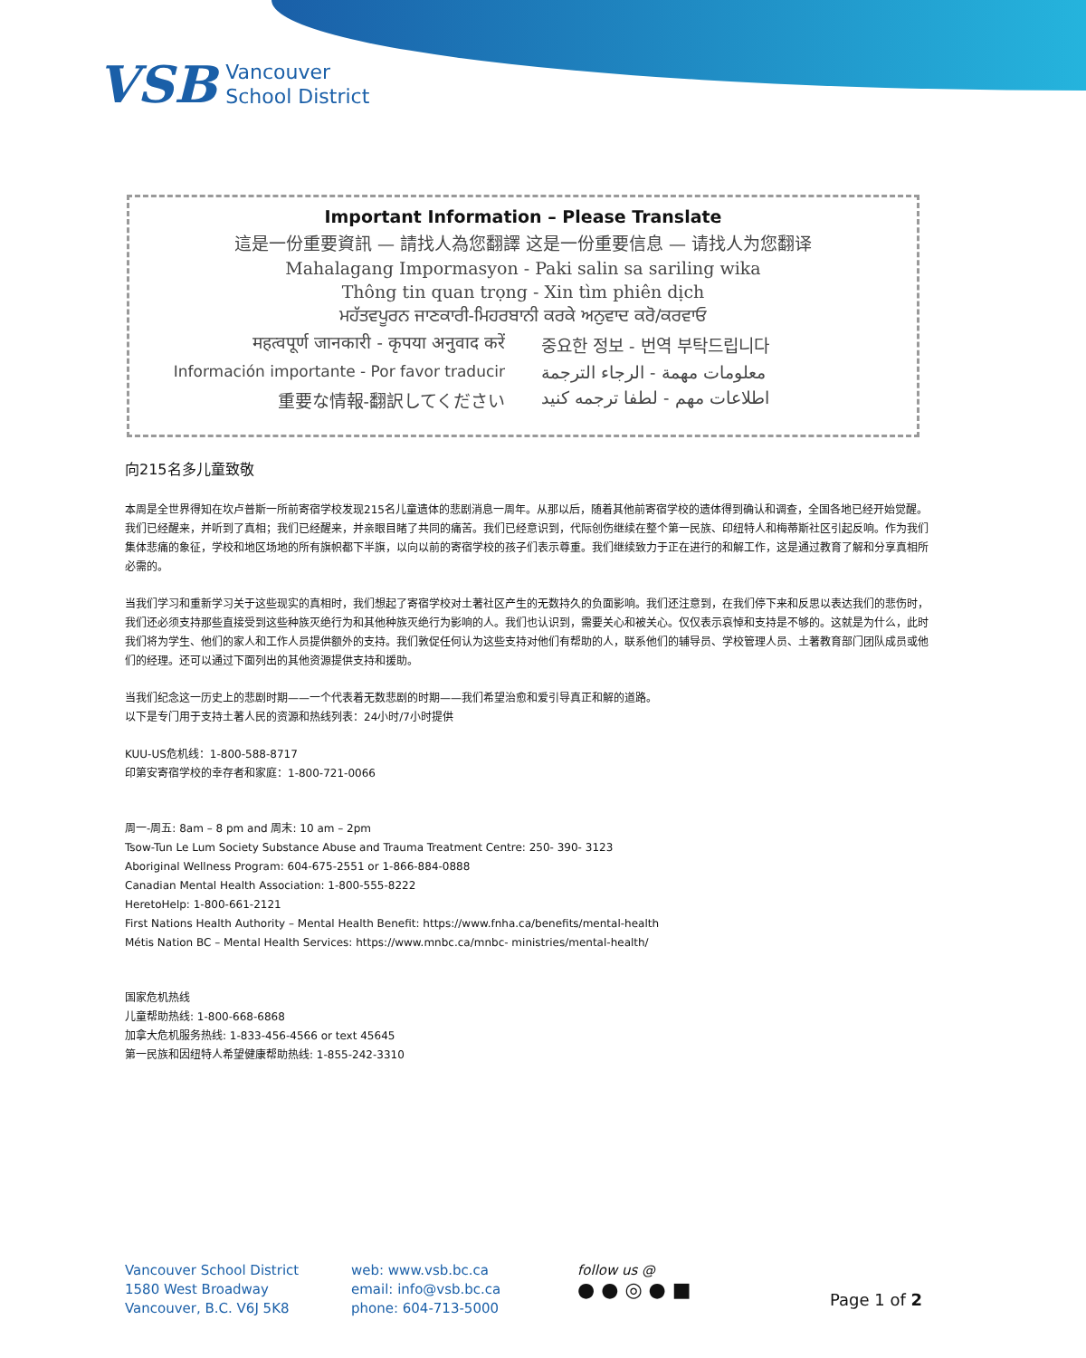VSB
Vancouver
School District
Important Information – Please Translate
這是一份重要資訊 — 請找人為您翻譯 这是一份重要信息 — 请找人为您翻译
Mahalagang Impormasyon - Paki salin sa sariling wika
Thông tin quan trọng - Xin tìm phiên dịch
ਮਹੱਤਵਪੂਰਨ ਜਾਣਕਾਰੀ-ਮਿਹਰਬਾਨੀ ਕਰਕੇ ਅਨੁਵਾਦ ਕਰੋ/ਕਰਵਾਓ
महत्वपूर्ण जानकारी - कृपया अनुवाद करें
중요한 정보 - 번역 부탁드립니다
Información importante - Por favor traducir
معلومات مهمة - الرجاء الترجمة
重要な情報-翻訳してください
اطلاعات مهم - لطفا ترجمه کنید
向215名多儿童致敬
本周是全世界得知在坎卢普斯一所前寄宿学校发现215名儿童遗体的悲剧消息一周年。从那以后，随着其他前寄宿学校的遗体得到确认和调查，全国各地已经开始觉醒。我们已经醒来，并听到了真相；我们已经醒来，并亲眼目睹了共同的痛苦。我们已经意识到，代际创伤继续在整个第一民族、印纽特人和梅蒂斯社区引起反响。作为我们集体悲痛的象征，学校和地区场地的所有旗帜都下半旗，以向以前的寄宿学校的孩子们表示尊重。我们继续致力于正在进行的和解工作，这是通过教育了解和分享真相所必需的。
当我们学习和重新学习关于这些现实的真相时，我们想起了寄宿学校对土著社区产生的无数持久的负面影响。我们还注意到，在我们停下来和反思以表达我们的悲伤时，我们还必须支持那些直接受到这些种族灭绝行为和其他种族灭绝行为影响的人。我们也认识到，需要关心和被关心。仅仅表示哀悼和支持是不够的。这就是为什么，此时我们将为学生、他们的家人和工作人员提供额外的支持。我们敦促任何认为这些支持对他们有帮助的人，联系他们的辅导员、学校管理人员、土著教育部门团队成员或他们的经理。还可以通过下面列出的其他资源提供支持和援助。
当我们纪念这一历史上的悲剧时期——一个代表着无数悲剧的时期——我们希望治愈和爱引导真正和解的道路。
以下是专门用于支持土著人民的资源和热线列表：24小时/7小时提供
KUU-US危机线：1-800-588-8717
印第安寄宿学校的幸存者和家庭：1-800-721-0066
周一-周五: 8am – 8 pm and 周末: 10 am – 2pm
Tsow-Tun Le Lum Society Substance Abuse and Trauma Treatment Centre: 250- 390- 3123
Aboriginal Wellness Program: 604-675-2551 or 1-866-884-0888
Canadian Mental Health Association: 1-800-555-8222
HeretoHelp: 1-800-661-2121
First Nations Health Authority – Mental Health Benefit: https://www.fnha.ca/benefits/mental-health
Métis Nation BC – Mental Health Services: https://www.mnbc.ca/mnbc- ministries/mental-health/
国家危机热线
儿童帮助热线: 1-800-668-6868
加拿大危机服务热线: 1-833-456-4566 or text 45645
第一民族和因纽特人希望健康帮助热线: 1-855-242-3310
Vancouver School District
1580 West Broadway
Vancouver, B.C. V6J 5K8
web: www.vsb.bc.ca
email: info@vsb.bc.ca
phone: 604-713-5000
follow us @
● ● ◎ ● ■
Page 1 of 2